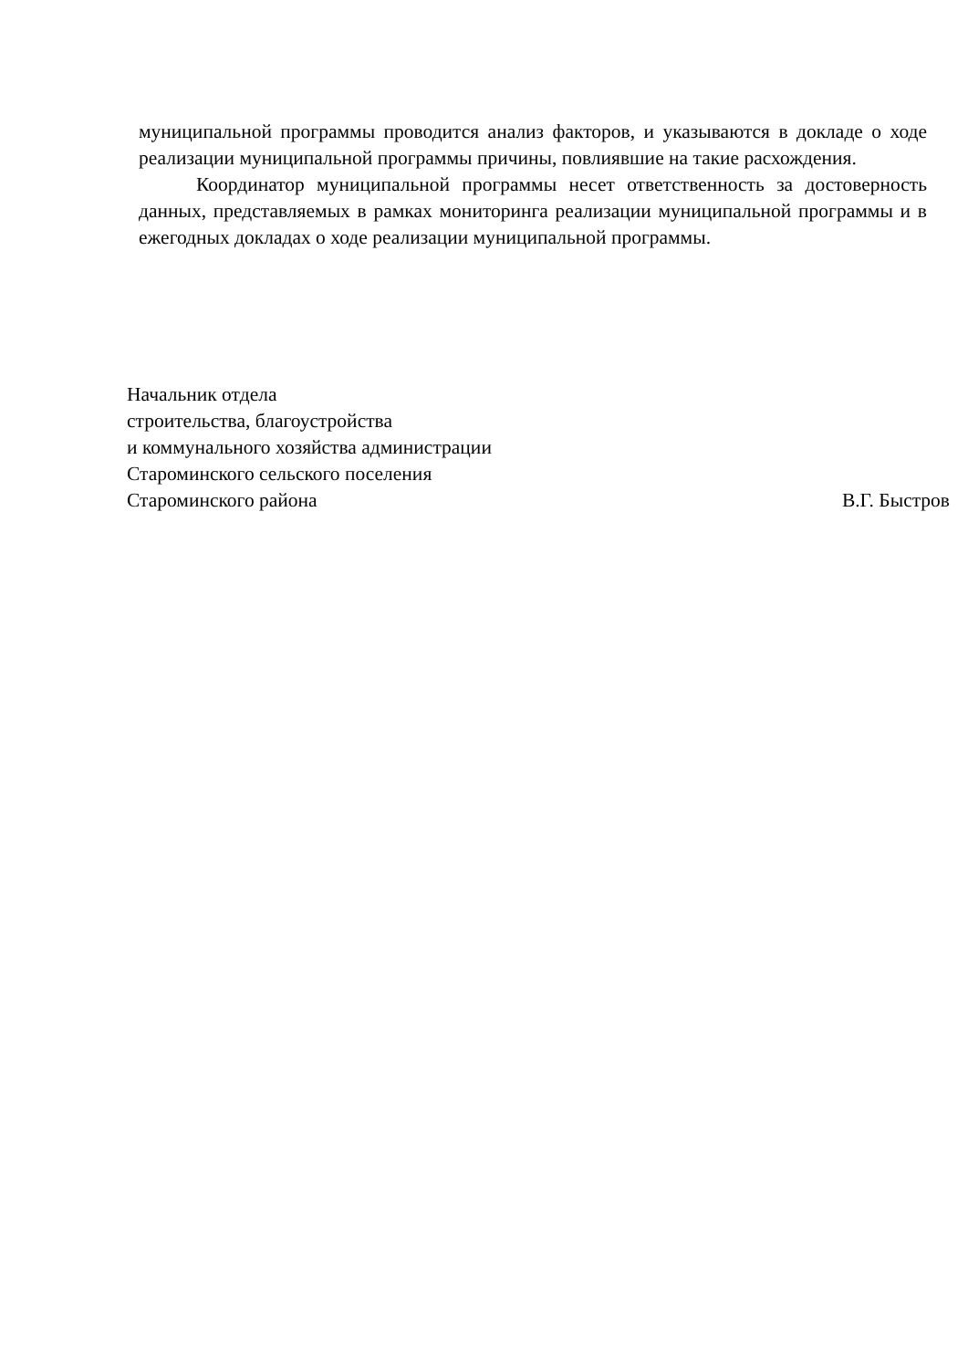муниципальной программы проводится анализ факторов, и указываются в докладе о ходе реализации муниципальной программы причины, повлиявшие на такие расхождения.
Координатор муниципальной программы несет ответственность за достоверность данных, представляемых в рамках мониторинга реализации муниципальной программы и в ежегодных докладах о ходе реализации муниципальной программы.
Начальник отдела
строительства, благоустройства
и коммунального хозяйства администрации
Староминского сельского поселения
Староминского района В.Г. Быстров